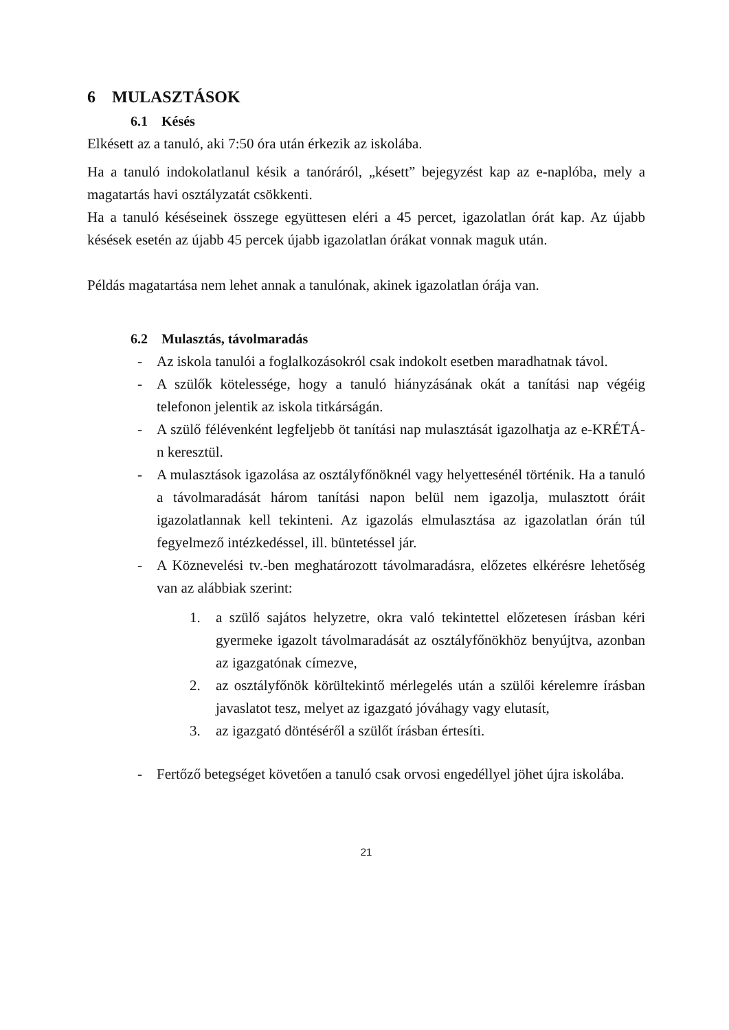6 MULASZTÁSOK
6.1 Késés
Elkésett az a tanuló, aki 7:50 óra után érkezik az iskolába.
Ha a tanuló indokolatlanul késik a tanóráról, „késett” bejegyzést kap az e-naplóba, mely a magatartás havi osztályzatát csökkenti.
Ha a tanuló késéseinek összege együttesen eléri a 45 percet, igazolatlan órát kap. Az újabb késések esetén az újabb 45 percek újabb igazolatlan órákat vonnak maguk után.
Példás magatartása nem lehet annak a tanulónak, akinek igazolatlan órája van.
6.2 Mulasztás, távolmaradás
- Az iskola tanulói a foglalkozásokról csak indokolt esetben maradhatnak távol.
- A szülők kötelessége, hogy a tanuló hiányzásának okát a tanítási nap végéig telefonon jelentik az iskola titkárságán.
- A szülő félévenként legfeljebb öt tanítási nap mulasztását igazolhatja az e-KRÉTÁ-n keresztül.
- A mulasztások igazolása az osztályfőnöknél vagy helyettesénél történik. Ha a tanuló a távolmaradását három tanítási napon belül nem igazolja, mulasztott óráit igazolatlannak kell tekinteni. Az igazolás elmulasztása az igazolatlan órán túl fegyelmező intézkedéssel, ill. büntetéssel jár.
- A Köznevelési tv.-ben meghatározott távolmaradásra, előzetes elkérésre lehetőség van az alábbiak szerint:
1. a szülő sajátos helyzetre, okra való tekintettel előzetesen írásban kéri gyermeke igazolt távolmaradását az osztályfőnökhöz benyújtva, azonban az igazgatónak címezve,
2. az osztályfőnök körültekintő mérlegelés után a szülői kérelemre írásban javaslatot tesz, melyet az igazgató jóváhagy vagy elutasít,
3. az igazgató döntéséről a szülőt írásban értesíti.
- Fertőző betegséget követően a tanuló csak orvosi engedéllyel jöhet újra iskolába.
21